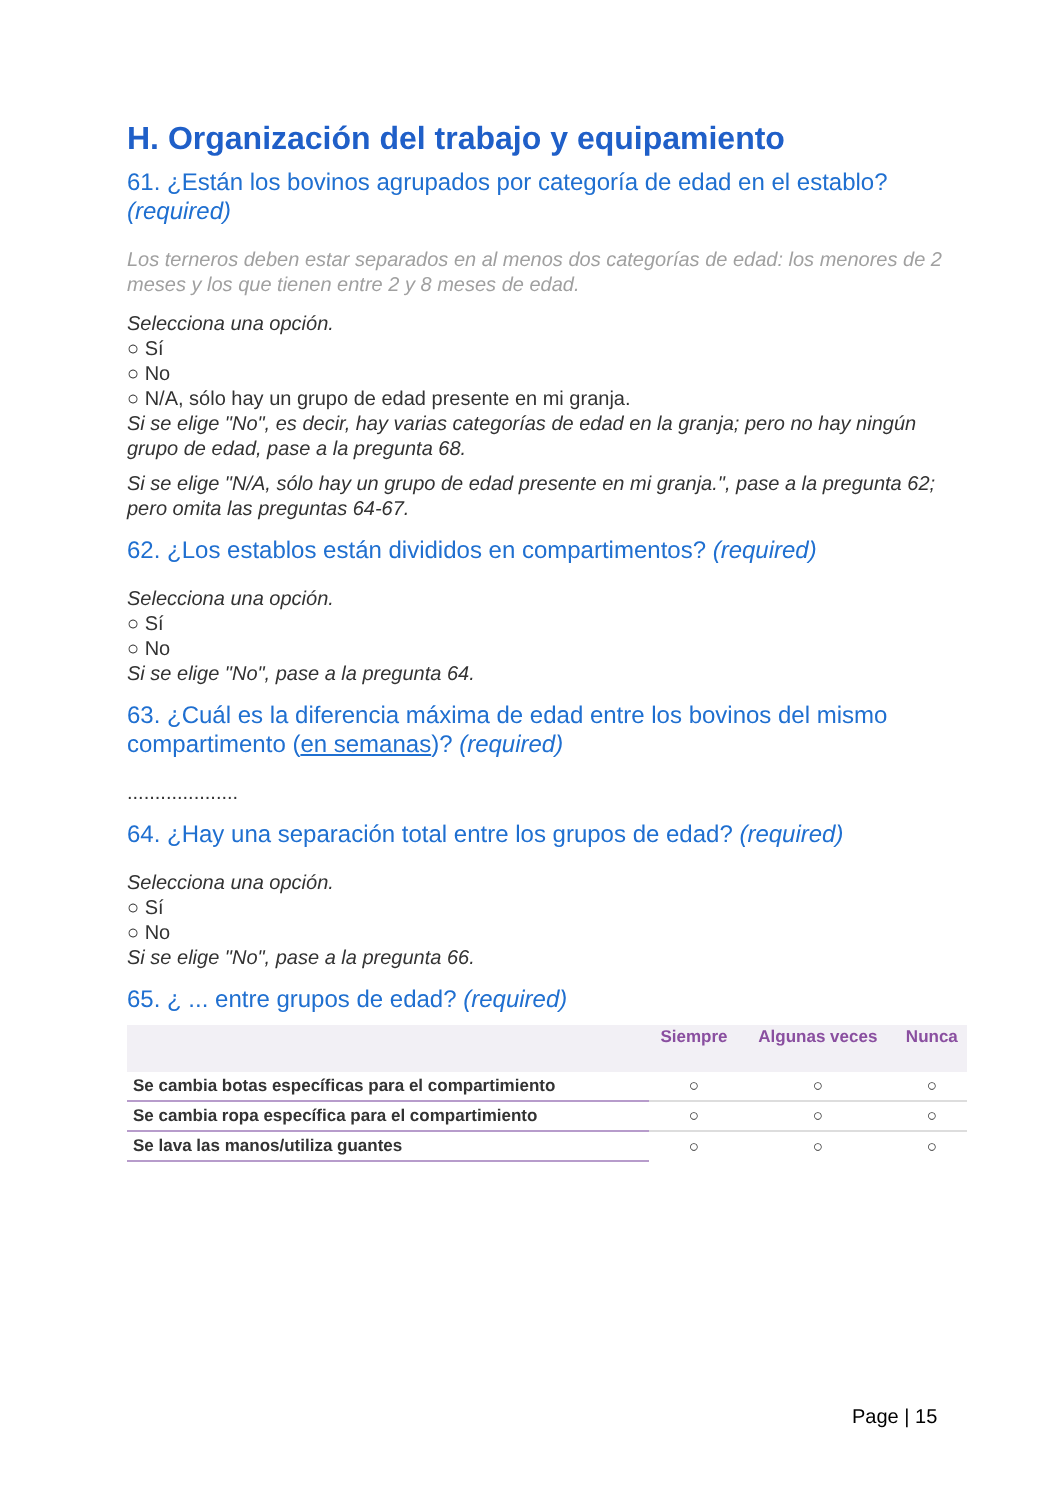H. Organización del trabajo y equipamiento
61. ¿Están los bovinos agrupados por categoría de edad en el establo? (required)
Los terneros deben estar separados en al menos dos categorías de edad: los menores de 2 meses y los que tienen entre 2 y 8 meses de edad.
Selecciona una opción.
○ Sí
○ No
○ N/A, sólo hay un grupo de edad presente en mi granja.
Si se elige "No", es decir, hay varias categorías de edad en la granja; pero no hay ningún grupo de edad, pase a la pregunta 68.
Si se elige "N/A, sólo hay un grupo de edad presente en mi granja.", pase a la pregunta 62; pero omita las preguntas 64-67.
62. ¿Los establos están divididos en compartimentos? (required)
Selecciona una opción.
○ Sí
○ No
Si se elige "No", pase a la pregunta 64.
63. ¿Cuál es la diferencia máxima de edad entre los bovinos del mismo compartimento (en semanas)? (required)
....................
64. ¿Hay una separación total entre los grupos de edad? (required)
Selecciona una opción.
○ Sí
○ No
Si se elige "No", pase a la pregunta 66.
65. ¿ ... entre grupos de edad? (required)
| | Siempre | Algunas veces | Nunca |
| --- | --- | --- | --- |
| Se cambia botas específicas para el compartimiento | ○ | ○ | ○ |
| Se cambia ropa específica para el compartimiento | ○ | ○ | ○ |
| Se lava las manos/utiliza guantes | ○ | ○ | ○ |
Page | 15